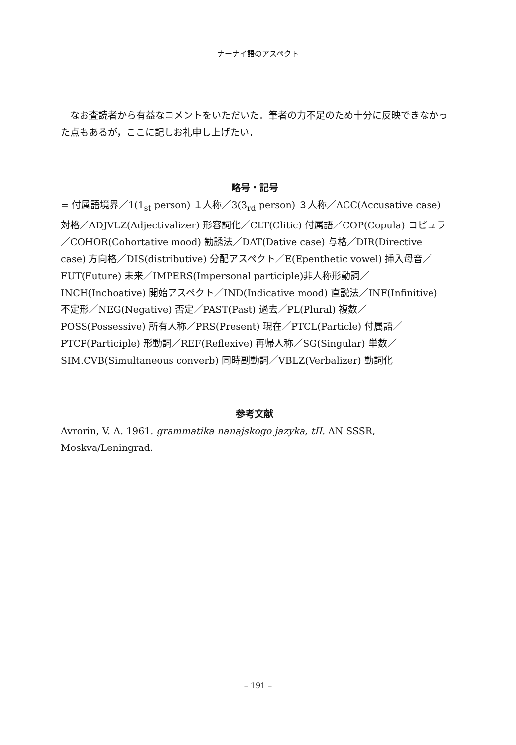ナーナイ語のアスペクト
なお査読者から有益なコメントをいただいた．筆者の力不足のため十分に反映できなかった点もあるが，ここに記しお礼申し上げたい．
略号・記号
= 付属語境界／1(1<sub>st</sub> person) １人称／3(3<sub>rd</sub> person) ３人称／ACC(Accusative case) 対格／ADJVLZ(Adjectivalizer) 形容詞化／CLT(Clitic) 付属語／COP(Copula) コピュラ／COHOR(Cohortative mood) 勧誘法／DAT(Dative case) 与格／DIR(Directive case) 方向格／DIS(distributive) 分配アスペクト／E(Epenthetic vowel) 挿入母音／FUT(Future) 未来／IMPERS(Impersonal participle)非人称形動詞／INCH(Inchoative) 開始アスペクト／IND(Indicative mood) 直説法／INF(Infinitive) 不定形／NEG(Negative) 否定／PAST(Past) 過去／PL(Plural) 複数／POSS(Possessive) 所有人称／PRS(Present) 現在／PTCL(Particle) 付属語／PTCP(Participle) 形動詞／REF(Reflexive) 再帰人称／SG(Singular) 単数／SIM.CVB(Simultaneous converb) 同時副動詞／VBLZ(Verbalizer) 動詞化
参考文献
Avrorin, V. A. 1961. grammatika nanajskogo jazyka, tII. AN SSSR, Moskva/Leningrad.
– 191 –